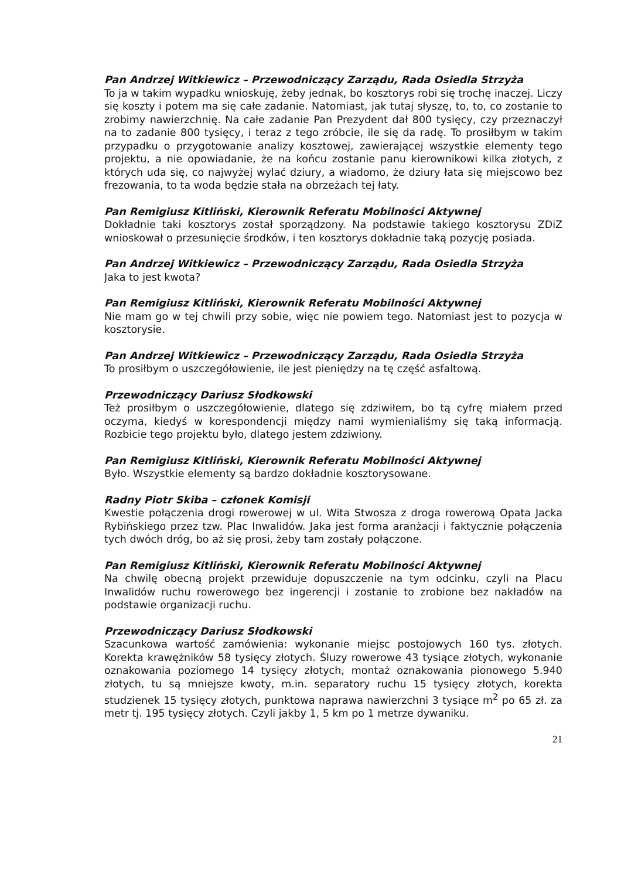Pan Andrzej Witkiewicz – Przewodniczący Zarządu, Rada Osiedla Strzyża
To ja w takim wypadku wnioskuję, żeby jednak, bo kosztorys robi się trochę inaczej. Liczy się koszty i potem ma się całe zadanie. Natomiast, jak tutaj słyszę, to, to, co zostanie to zrobimy nawierzchnię. Na całe zadanie Pan Prezydent dał 800 tysięcy, czy przeznaczył na to zadanie 800 tysięcy, i teraz z tego zróbcie, ile się da radę. To prosiłbym w takim przypadku o przygotowanie analizy kosztowej, zawierającej wszystkie elementy tego projektu, a nie opowiadanie, że na końcu zostanie panu kierownikowi kilka złotych, z których uda się, co najwyżej wylać dziury, a wiadomo, że dziury łata się miejscowo bez frezowania, to ta woda będzie stała na obrzeżach tej łaty.
Pan Remigiusz Kitliński, Kierownik Referatu Mobilności Aktywnej
Dokładnie taki kosztorys został sporządzony. Na podstawie takiego kosztorysu ZDiZ wnioskował o przesunięcie środków, i ten kosztorys dokładnie taką pozycję posiada.
Pan Andrzej Witkiewicz – Przewodniczący Zarządu, Rada Osiedla Strzyża
Jaka to jest kwota?
Pan Remigiusz Kitliński, Kierownik Referatu Mobilności Aktywnej
Nie mam go w tej chwili przy sobie, więc nie powiem tego. Natomiast jest to pozycja w kosztorysie.
Pan Andrzej Witkiewicz – Przewodniczący Zarządu, Rada Osiedla Strzyża
To prosiłbym o uszczegółowienie, ile jest pieniędzy na tę część asfaltową.
Przewodniczący Dariusz Słodkowski
Też prosiłbym o uszczegółowienie, dlatego się zdziwiłem, bo tą cyfrę miałem przed oczyma, kiedyś w korespondencji między nami wymienialiśmy się taką informacją. Rozbicie tego projektu było, dlatego jestem zdziwiony.
Pan Remigiusz Kitliński, Kierownik Referatu Mobilności Aktywnej
Było. Wszystkie elementy są bardzo dokładnie kosztorysowane.
Radny Piotr Skiba – członek Komisji
Kwestie połączenia drogi rowerowej w ul. Wita Stwosza z droga rowerową Opata Jacka Rybińskiego przez tzw. Plac Inwalidów. Jaka jest forma aranżacji i faktycznie połączenia tych dwóch dróg, bo aż się prosi, żeby tam zostały połączone.
Pan Remigiusz Kitliński, Kierownik Referatu Mobilności Aktywnej
Na chwilę obecną projekt przewiduje dopuszczenie na tym odcinku, czyli na Placu Inwalidów ruchu rowerowego bez ingerencji i zostanie to zrobione bez nakładów na podstawie organizacji ruchu.
Przewodniczący Dariusz Słodkowski
Szacunkowa wartość zamówienia: wykonanie miejsc postojowych 160 tys. złotych. Korekta krawężników 58 tysięcy złotych. Śluzy rowerowe 43 tysiące złotych, wykonanie oznakowania poziomego 14 tysięcy złotych, montaż oznakowania pionowego 5.940 złotych, tu są mniejsze kwoty, m.in. separatory ruchu 15 tysięcy złotych, korekta studzienek 15 tysięcy złotych, punktowa naprawa nawierzchni 3 tysiące m<sup>2</sup> po 65 zł. za metr tj. 195 tysięcy złotych. Czyli jakby 1, 5 km po 1 metrze dywaniku.
21